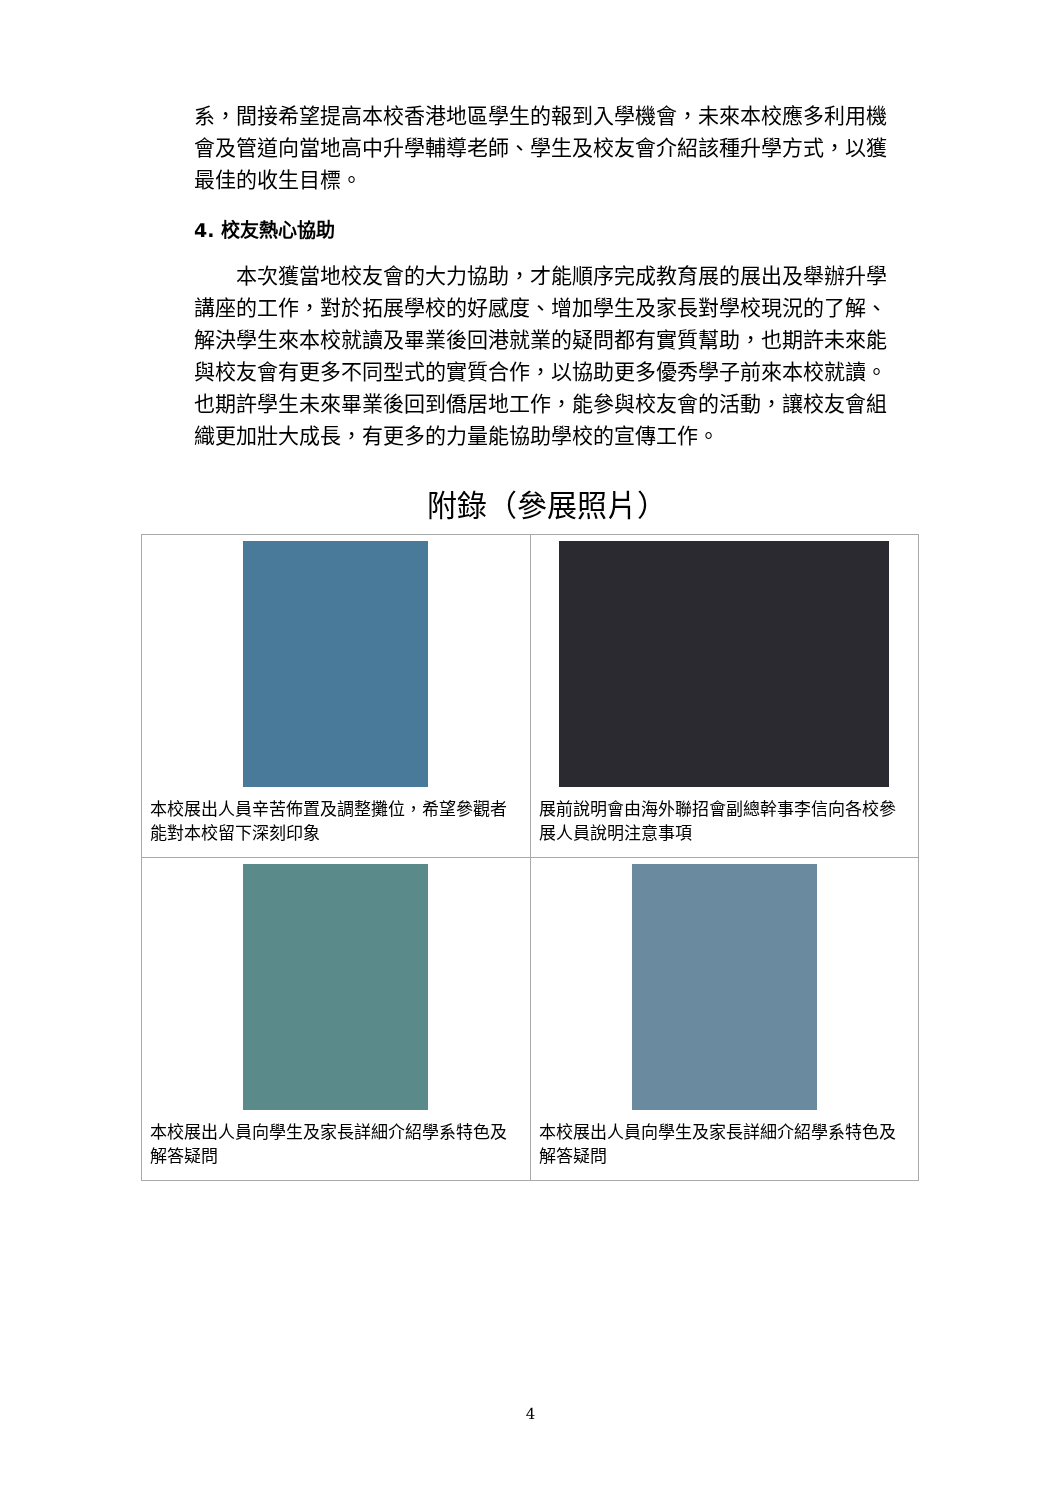系，間接希望提高本校香港地區學生的報到入學機會，未來本校應多利用機會及管道向當地高中升學輔導老師、學生及校友會介紹該種升學方式，以獲最佳的收生目標。
4. 校友熱心協助
　　本次獲當地校友會的大力協助，才能順序完成教育展的展出及舉辦升學講座的工作，對於拓展學校的好感度、增加學生及家長對學校現況的了解、解決學生來本校就讀及畢業後回港就業的疑問都有實質幫助，也期許未來能與校友會有更多不同型式的實質合作，以協助更多優秀學子前來本校就讀。也期許學生未來畢業後回到僑居地工作，能參與校友會的活動，讓校友會組織更加壯大成長，有更多的力量能協助學校的宣傳工作。
附錄（參展照片）
| 本校展出人員辛苦佈置及調整攤位，希望參觀者能對本校留下深刻印象 | 展前說明會由海外聯招會副總幹事李信向各校參展人員說明注意事項 |
| 本校展出人員向學生及家長詳細介紹學系特色及解答疑問 | 本校展出人員向學生及家長詳細介紹學系特色及解答疑問 |
4